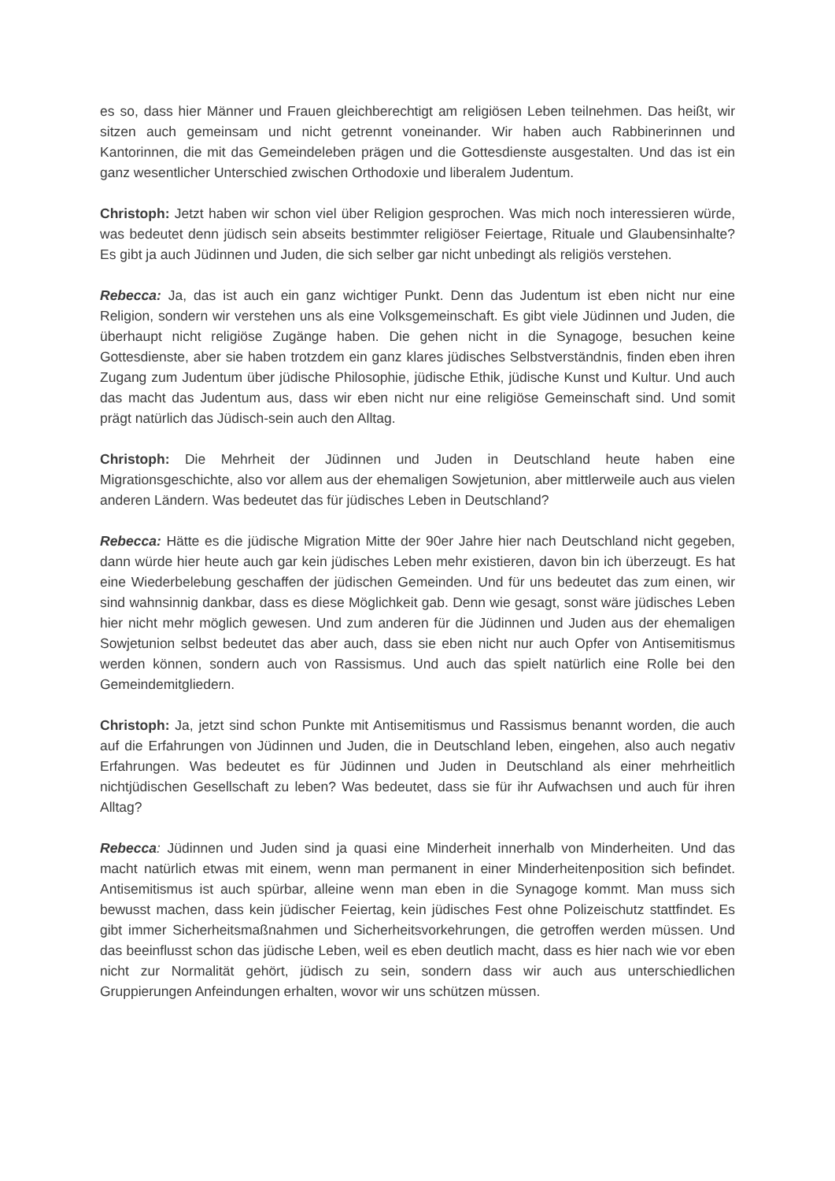es so, dass hier Männer und Frauen gleichberechtigt am religiösen Leben teilnehmen. Das heißt, wir sitzen auch gemeinsam und nicht getrennt voneinander. Wir haben auch Rabbinerinnen und Kantorinnen, die mit das Gemeindeleben prägen und die Gottesdienste ausgestalten. Und das ist ein ganz wesentlicher Unterschied zwischen Orthodoxie und liberalem Judentum.
Christoph: Jetzt haben wir schon viel über Religion gesprochen. Was mich noch interessieren würde, was bedeutet denn jüdisch sein abseits bestimmter religiöser Feiertage, Rituale und Glaubensinhalte? Es gibt ja auch Jüdinnen und Juden, die sich selber gar nicht unbedingt als religiös verstehen.
Rebecca: Ja, das ist auch ein ganz wichtiger Punkt. Denn das Judentum ist eben nicht nur eine Religion, sondern wir verstehen uns als eine Volksgemeinschaft. Es gibt viele Jüdinnen und Juden, die überhaupt nicht religiöse Zugänge haben. Die gehen nicht in die Synagoge, besuchen keine Gottesdienste, aber sie haben trotzdem ein ganz klares jüdisches Selbstverständnis, finden eben ihren Zugang zum Judentum über jüdische Philosophie, jüdische Ethik, jüdische Kunst und Kultur. Und auch das macht das Judentum aus, dass wir eben nicht nur eine religiöse Gemeinschaft sind. Und somit prägt natürlich das Jüdisch-sein auch den Alltag.
Christoph: Die Mehrheit der Jüdinnen und Juden in Deutschland heute haben eine Migrationsgeschichte, also vor allem aus der ehemaligen Sowjetunion, aber mittlerweile auch aus vielen anderen Ländern. Was bedeutet das für jüdisches Leben in Deutschland?
Rebecca: Hätte es die jüdische Migration Mitte der 90er Jahre hier nach Deutschland nicht gegeben, dann würde hier heute auch gar kein jüdisches Leben mehr existieren, davon bin ich überzeugt. Es hat eine Wiederbelebung geschaffen der jüdischen Gemeinden. Und für uns bedeutet das zum einen, wir sind wahnsinnig dankbar, dass es diese Möglichkeit gab. Denn wie gesagt, sonst wäre jüdisches Leben hier nicht mehr möglich gewesen. Und zum anderen für die Jüdinnen und Juden aus der ehemaligen Sowjetunion selbst bedeutet das aber auch, dass sie eben nicht nur auch Opfer von Antisemitismus werden können, sondern auch von Rassismus. Und auch das spielt natürlich eine Rolle bei den Gemeindemitgliedern.
Christoph: Ja, jetzt sind schon Punkte mit Antisemitismus und Rassismus benannt worden, die auch auf die Erfahrungen von Jüdinnen und Juden, die in Deutschland leben, eingehen, also auch negativ Erfahrungen. Was bedeutet es für Jüdinnen und Juden in Deutschland als einer mehrheitlich nichtjüdischen Gesellschaft zu leben? Was bedeutet, dass sie für ihr Aufwachsen und auch für ihren Alltag?
Rebecca: Jüdinnen und Juden sind ja quasi eine Minderheit innerhalb von Minderheiten. Und das macht natürlich etwas mit einem, wenn man permanent in einer Minderheitenposition sich befindet. Antisemitismus ist auch spürbar, alleine wenn man eben in die Synagoge kommt. Man muss sich bewusst machen, dass kein jüdischer Feiertag, kein jüdisches Fest ohne Polizeischutz stattfindet. Es gibt immer Sicherheitsmaßnahmen und Sicherheitsvorkehrungen, die getroffen werden müssen. Und das beeinflusst schon das jüdische Leben, weil es eben deutlich macht, dass es hier nach wie vor eben nicht zur Normalität gehört, jüdisch zu sein, sondern dass wir auch aus unterschiedlichen Gruppierungen Anfeindungen erhalten, wovor wir uns schützen müssen.